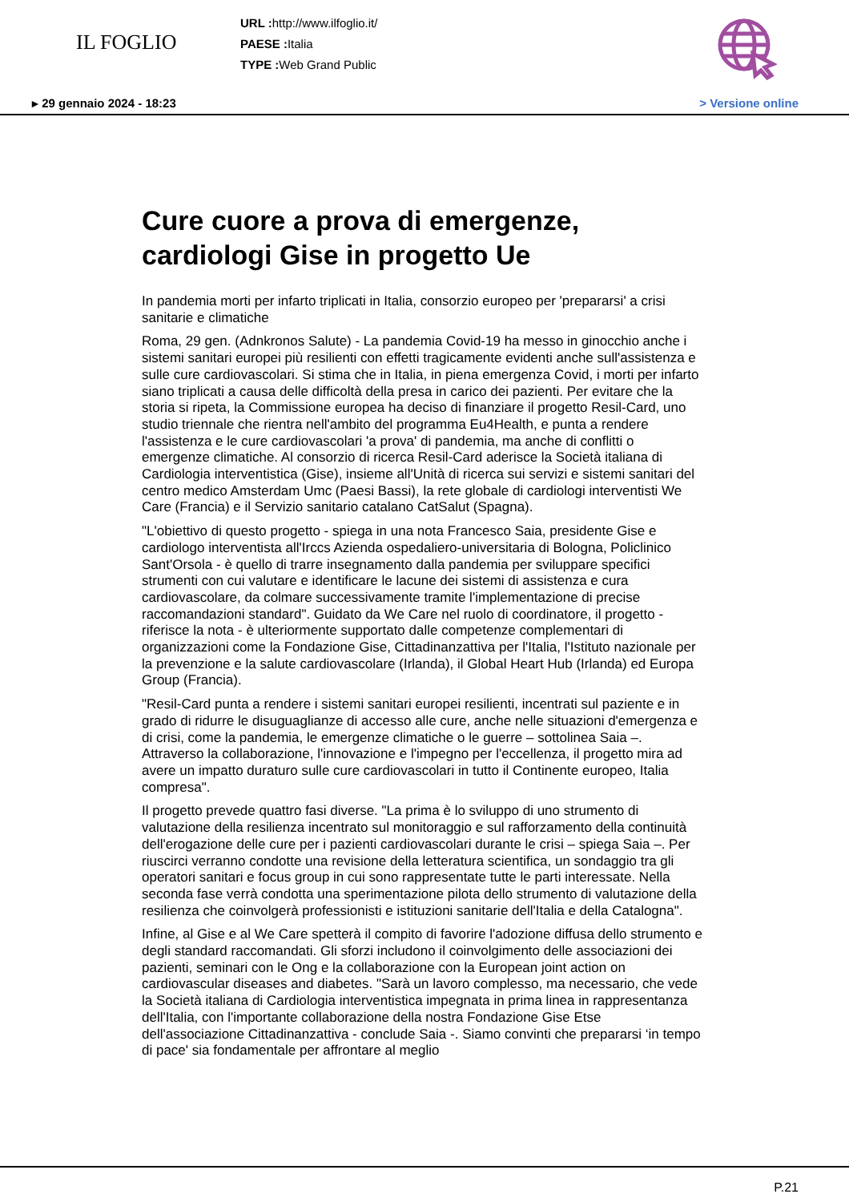IL FOGLIO
URL : http://www.ilfoglio.it/
PAESE : Italia
TYPE : Web Grand Public
▸ 29 gennaio 2024 - 18:23 > Versione online
Cure cuore a prova di emergenze, cardiologi Gise in progetto Ue
In pandemia morti per infarto triplicati in Italia, consorzio europeo per 'prepararsi' a crisi sanitarie e climatiche
Roma, 29 gen. (Adnkronos Salute) - La pandemia Covid-19 ha messo in ginocchio anche i sistemi sanitari europei più resilienti con effetti tragicamente evidenti anche sull'assistenza e sulle cure cardiovascolari. Si stima che in Italia, in piena emergenza Covid, i morti per infarto siano triplicati a causa delle difficoltà della presa in carico dei pazienti. Per evitare che la storia si ripeta, la Commissione europea ha deciso di finanziare il progetto Resil-Card, uno studio triennale che rientra nell'ambito del programma Eu4Health, e punta a rendere l'assistenza e le cure cardiovascolari 'a prova' di pandemia, ma anche di conflitti o emergenze climatiche. Al consorzio di ricerca Resil-Card aderisce la Società italiana di Cardiologia interventistica (Gise), insieme all'Unità di ricerca sui servizi e sistemi sanitari del centro medico Amsterdam Umc (Paesi Bassi), la rete globale di cardiologi interventisti We Care (Francia) e il Servizio sanitario catalano CatSalut (Spagna).
"L'obiettivo di questo progetto - spiega in una nota Francesco Saia, presidente Gise e cardiologo interventista all'Irccs Azienda ospedaliero-universitaria di Bologna, Policlinico Sant'Orsola - è quello di trarre insegnamento dalla pandemia per sviluppare specifici strumenti con cui valutare e identificare le lacune dei sistemi di assistenza e cura cardiovascolare, da colmare successivamente tramite l'implementazione di precise raccomandazioni standard". Guidato da We Care nel ruolo di coordinatore, il progetto - riferisce la nota - è ulteriormente supportato dalle competenze complementari di organizzazioni come la Fondazione Gise, Cittadinanzattiva per l'Italia, l'Istituto nazionale per la prevenzione e la salute cardiovascolare (Irlanda), il Global Heart Hub (Irlanda) ed Europa Group (Francia).
"Resil-Card punta a rendere i sistemi sanitari europei resilienti, incentrati sul paziente e in grado di ridurre le disuguaglianze di accesso alle cure, anche nelle situazioni d'emergenza e di crisi, come la pandemia, le emergenze climatiche o le guerre – sottolinea Saia –. Attraverso la collaborazione, l'innovazione e l'impegno per l'eccellenza, il progetto mira ad avere un impatto duraturo sulle cure cardiovascolari in tutto il Continente europeo, Italia compresa".
Il progetto prevede quattro fasi diverse. "La prima è lo sviluppo di uno strumento di valutazione della resilienza incentrato sul monitoraggio e sul rafforzamento della continuità dell'erogazione delle cure per i pazienti cardiovascolari durante le crisi – spiega Saia –. Per riuscirci verranno condotte una revisione della letteratura scientifica, un sondaggio tra gli operatori sanitari e focus group in cui sono rappresentate tutte le parti interessate. Nella seconda fase verrà condotta una sperimentazione pilota dello strumento di valutazione della resilienza che coinvolgerà professionisti e istituzioni sanitarie dell'Italia e della Catalogna".
Infine, al Gise e al We Care spetterà il compito di favorire l'adozione diffusa dello strumento e degli standard raccomandati. Gli sforzi includono il coinvolgimento delle associazioni dei pazienti, seminari con le Ong e la collaborazione con la European joint action on cardiovascular diseases and diabetes. "Sarà un lavoro complesso, ma necessario, che vede la Società italiana di Cardiologia interventistica impegnata in prima linea in rappresentanza dell'Italia, con l'importante collaborazione della nostra Fondazione Gise Etse dell'associazione Cittadinanzattiva - conclude Saia -. Siamo convinti che prepararsi ‘in tempo di pace' sia fondamentale per affrontare al meglio
P.21